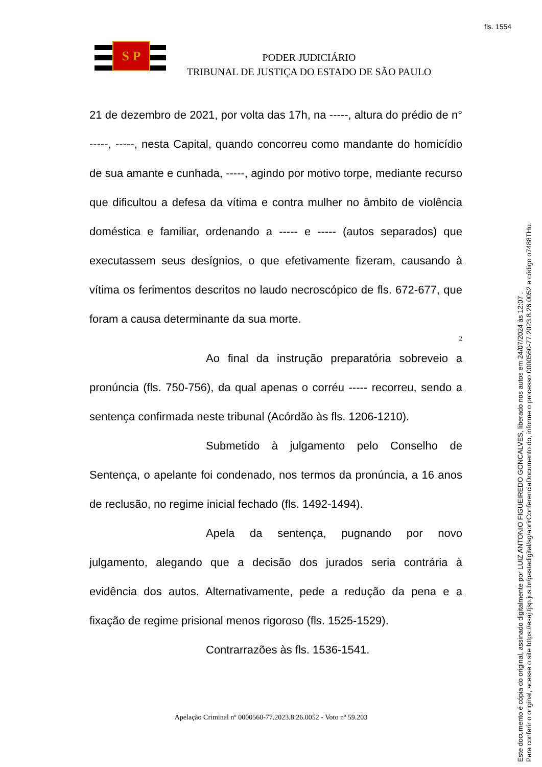fls. 1554
S P
PODER JUDICIÁRIO
TRIBUNAL DE JUSTIÇA DO ESTADO DE SÃO PAULO
21 de dezembro de 2021, por volta das 17h, na -----, altura do prédio de n° -----, -----, nesta Capital, quando concorreu como mandante do homicídio de sua amante e cunhada, -----, agindo por motivo torpe, mediante recurso que dificultou a defesa da vítima e contra mulher no âmbito de violência doméstica e familiar, ordenando a ----- e ----- (autos separados) que executassem seus desígnios, o que efetivamente fizeram, causando à vítima os ferimentos descritos no laudo necroscópico de fls. 672-677, que foram a causa determinante da sua morte.
2
Ao final da instrução preparatória sobreveio a pronúncia (fls. 750-756), da qual apenas o corréu ----- recorreu, sendo a sentença confirmada neste tribunal (Acórdão às fls. 1206-1210).
Submetido à julgamento pelo Conselho de Sentença, o apelante foi condenado, nos termos da pronúncia, a 16 anos de reclusão, no regime inicial fechado (fls. 1492-1494).
Apela da sentença, pugnando por novo julgamento, alegando que a decisão dos jurados seria contrária à evidência dos autos. Alternativamente, pede a redução da pena e a fixação de regime prisional menos rigoroso (fls. 1525-1529).
Contrarrazões às fls. 1536-1541.
Apelação Criminal nº 0000560-77.2023.8.26.0052 - Voto nº 59.203
Este documento é cópia do original, assinado digitalmente por LUIZ ANTONIO FIGUEIREDO GONCALVES, liberado nos autos em 24/07/2024 às 12:07 .
Para conferir o original, acesse o site https://esaj.tjsp.jus.br/pastadigital/sg/abrirConferenciaDocumento.do, informe o processo 0000560-77.2023.8.26.0052 e código o7488THu.